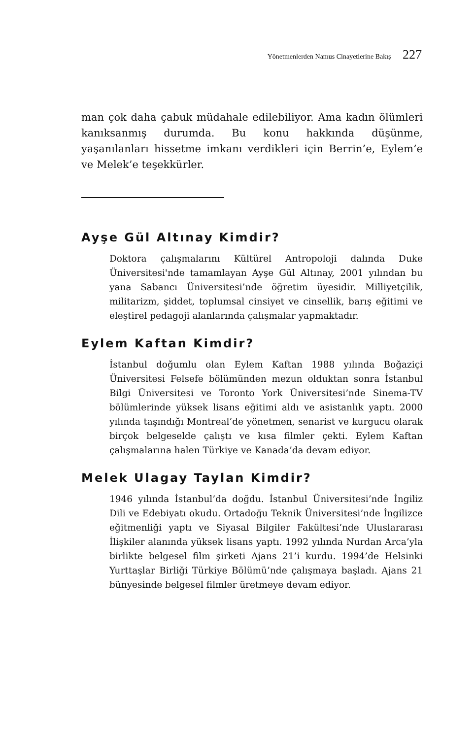Yönetmenlerden Namus Cinayetlerine Bakış 227
man çok daha çabuk müdahale edilebiliyor. Ama kadın ölümleri kanıksanmış durumda. Bu konu hakkında düşünme, yaşanılanları hissetme imkanı verdikleri için Berrin’e, Eylem’e ve Melek’e teşekkürler.
Ayşe Gül Altınay Kimdir?
Doktora çalışmalarını Kültürel Antropoloji dalında Duke Üniversitesi'nde tamamlayan Ayşe Gül Altınay, 2001 yılından bu yana Sabancı Üniversitesi’nde öğretim üyesidir. Milliyetçilik, militarizm, şiddet, toplumsal cinsiyet ve cinsellik, barış eğitimi ve eleştirel pedagoji alanlarında çalışmalar yapmaktadır.
Eylem Kaftan Kimdir?
İstanbul doğumlu olan Eylem Kaftan 1988 yılında Boğaziçi Üniversitesi Felsefe bölümünden mezun olduktan sonra İstanbul Bilgi Üniversitesi ve Toronto York Üniversitesi’nde Sinema-TV bölümlerinde yüksek lisans eğitimi aldı ve asistanlık yaptı. 2000 yılında taşındığı Montreal’de yönetmen, senarist ve kurgucu olarak birçok belgeselde çalıştı ve kısa filmler çekti. Eylem Kaftan çalışmalarına halen Türkiye ve Kanada’da devam ediyor.
Melek Ulagay Taylan Kimdir?
1946 yılında İstanbul’da doğdu. İstanbul Üniversitesi’nde İngiliz Dili ve Edebiyatı okudu. Ortadoğu Teknik Üniversitesi’nde İngilizce eğitmenliği yaptı ve Siyasal Bilgiler Fakültesi’nde Uluslararası İlişkiler alanında yüksek lisans yaptı. 1992 yılında Nurdan Arca’yla birlikte belgesel film şirketi Ajans 21’i kurdu. 1994’de Helsinki Yurttaşlar Birliği Türkiye Bölümü’nde çalışmaya başladı. Ajans 21 bünyesinde belgesel filmler üretmeye devam ediyor.